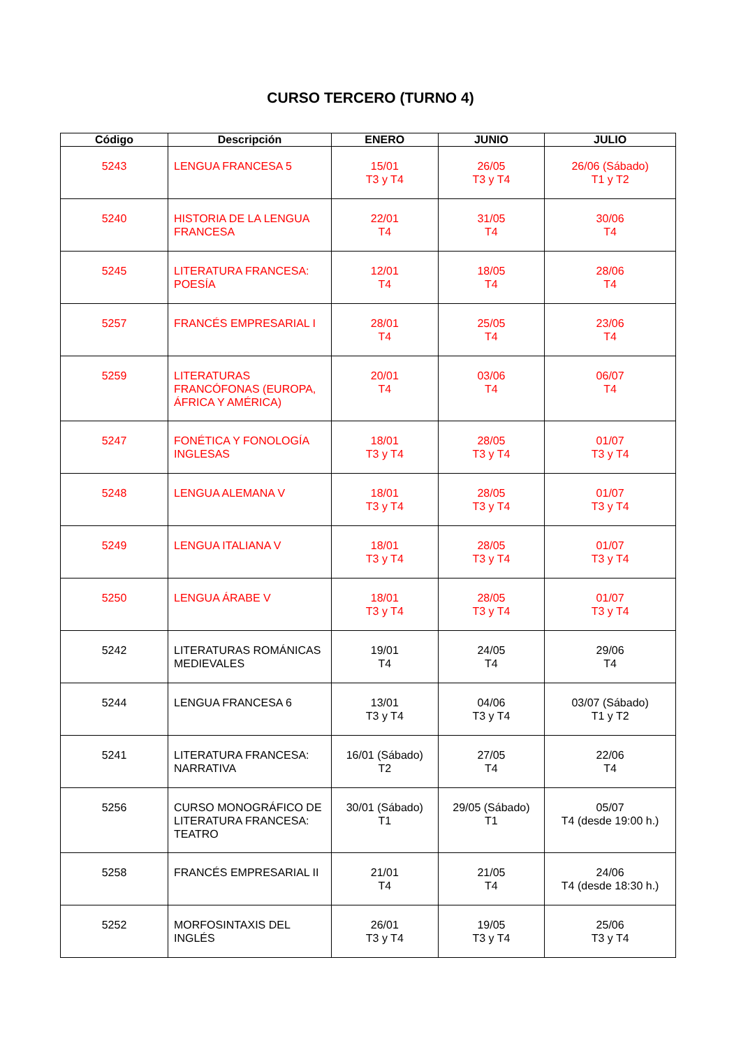CURSO TERCERO (TURNO 4)
| Código | Descripción | ENERO | JUNIO | JULIO |
| --- | --- | --- | --- | --- |
| 5243 | LENGUA FRANCESA 5 | 15/01 T3 y T4 | 26/05 T3 y T4 | 26/06 (Sábado) T1 y T2 |
| 5240 | HISTORIA DE LA LENGUA FRANCESA | 22/01 T4 | 31/05 T4 | 30/06 T4 |
| 5245 | LITERATURA FRANCESA: POESÍA | 12/01 T4 | 18/05 T4 | 28/06 T4 |
| 5257 | FRANCÉS EMPRESARIAL I | 28/01 T4 | 25/05 T4 | 23/06 T4 |
| 5259 | LITERATURAS FRANCÓFONAS (EUROPA, ÁFRICA Y AMÉRICA) | 20/01 T4 | 03/06 T4 | 06/07 T4 |
| 5247 | FONÉTICA Y FONOLOGÍA INGLESAS | 18/01 T3 y T4 | 28/05 T3 y T4 | 01/07 T3 y T4 |
| 5248 | LENGUA ALEMANA V | 18/01 T3 y T4 | 28/05 T3 y T4 | 01/07 T3 y T4 |
| 5249 | LENGUA ITALIANA V | 18/01 T3 y T4 | 28/05 T3 y T4 | 01/07 T3 y T4 |
| 5250 | LENGUA ÁRABE V | 18/01 T3 y T4 | 28/05 T3 y T4 | 01/07 T3 y T4 |
| 5242 | LITERATURAS ROMÁNICAS MEDIEVALES | 19/01 T4 | 24/05 T4 | 29/06 T4 |
| 5244 | LENGUA FRANCESA 6 | 13/01 T3 y T4 | 04/06 T3 y T4 | 03/07 (Sábado) T1 y T2 |
| 5241 | LITERATURA FRANCESA: NARRATIVA | 16/01 (Sábado) T2 | 27/05 T4 | 22/06 T4 |
| 5256 | CURSO MONOGRÁFICO DE LITERATURA FRANCESA: TEATRO | 30/01 (Sábado) T1 | 29/05 (Sábado) T1 | 05/07 T4 (desde 19:00 h.) |
| 5258 | FRANCÉS EMPRESARIAL II | 21/01 T4 | 21/05 T4 | 24/06 T4 (desde 18:30 h.) |
| 5252 | MORFOSINTAXIS DEL INGLÉS | 26/01 T3 y T4 | 19/05 T3 y T4 | 25/06 T3 y T4 |